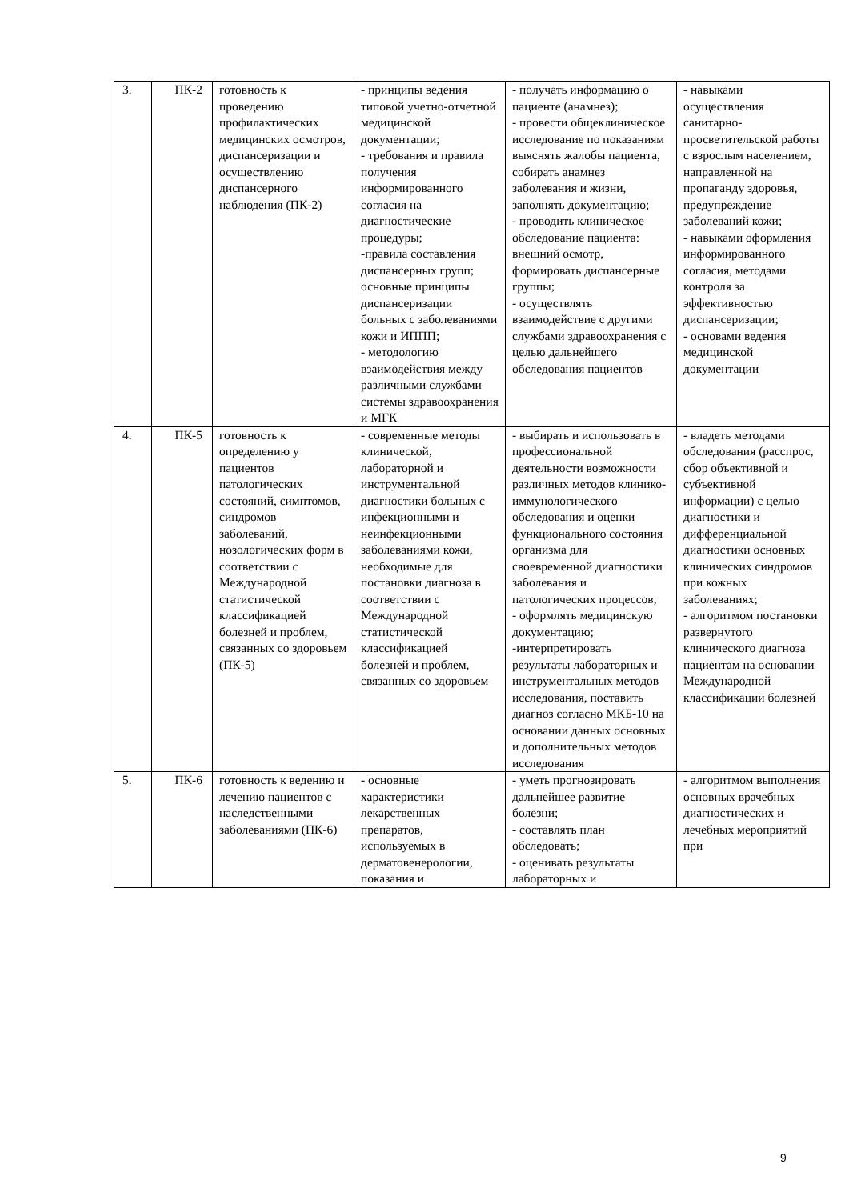| 3. | ПК-2 | готовность к проведению профилактических медицинских осмотров, диспансеризации и осуществлению диспансерного наблюдения (ПК-2) | - принципы ведения типовой учетно-отчетной медицинской документации; - требования и правила получения информированного согласия на диагностические процедуры; -правила составления диспансерных групп; основные принципы диспансеризации больных с заболеваниями кожи и ИППП; - методологию взаимодействия между различными службами системы здравоохранения и МГК | - получать информацию о пациенте (анамнез); - провести общеклиническое исследование по показаниям выяснять жалобы пациента, собирать анамнез заболевания и жизни, заполнять документацию; - проводить клиническое обследование пациента: внешний осмотр, формировать диспансерные группы; - осуществлять взаимодействие с другими службами здравоохранения с целью дальнейшего обследования пациентов | - навыками осуществления санитарно-просветительской работы с взрослым населением, направленной на пропаганду здоровья, предупреждение заболеваний кожи; - навыками оформления информированного согласия, методами контроля за эффективностью диспансеризации; - основами ведения медицинской документации |
| 4. | ПК-5 | готовность к определению у пациентов патологических состояний, симптомов, синдромов заболеваний, нозологических форм в соответствии с Международной статистической классификацией болезней и проблем, связанных со здоровьем (ПК-5) | - современные методы клинической, лабораторной и инструментальной диагностики больных с инфекционными и неинфекционными заболеваниями кожи, необходимые для постановки диагноза в соответствии с Международной статистической классификацией болезней и проблем, связанных со здоровьем | - выбирать и использовать в профессиональной деятельности возможности различных методов клинико-иммунологического обследования и оценки функционального состояния организма для своевременной диагностики заболевания и патологических процессов; - оформлять медицинскую документацию; -интерпретировать результаты лабораторных и инструментальных методов исследования, поставить диагноз согласно МКБ-10 на основании данных основных и дополнительных методов исследования | - владеть методами обследования (расспрос, сбор объективной и субъективной информации) с целью диагностики и дифференциальной диагностики основных клинических синдромов при кожных заболеваниях; - алгоритмом постановки развернутого клинического диагноза пациентам на основании Международной классификации болезней |
| 5. | ПК-6 | готовность к ведению и лечению пациентов с наследственными заболеваниями (ПК-6) | - основные характеристики лекарственных препаратов, используемых в дерматовенерологии, показания и | - уметь прогнозировать дальнейшее развитие болезни; - составлять план обследовать; - оценивать результаты лабораторных и | - алгоритмом выполнения основных врачебных диагностических и лечебных мероприятий при |
9